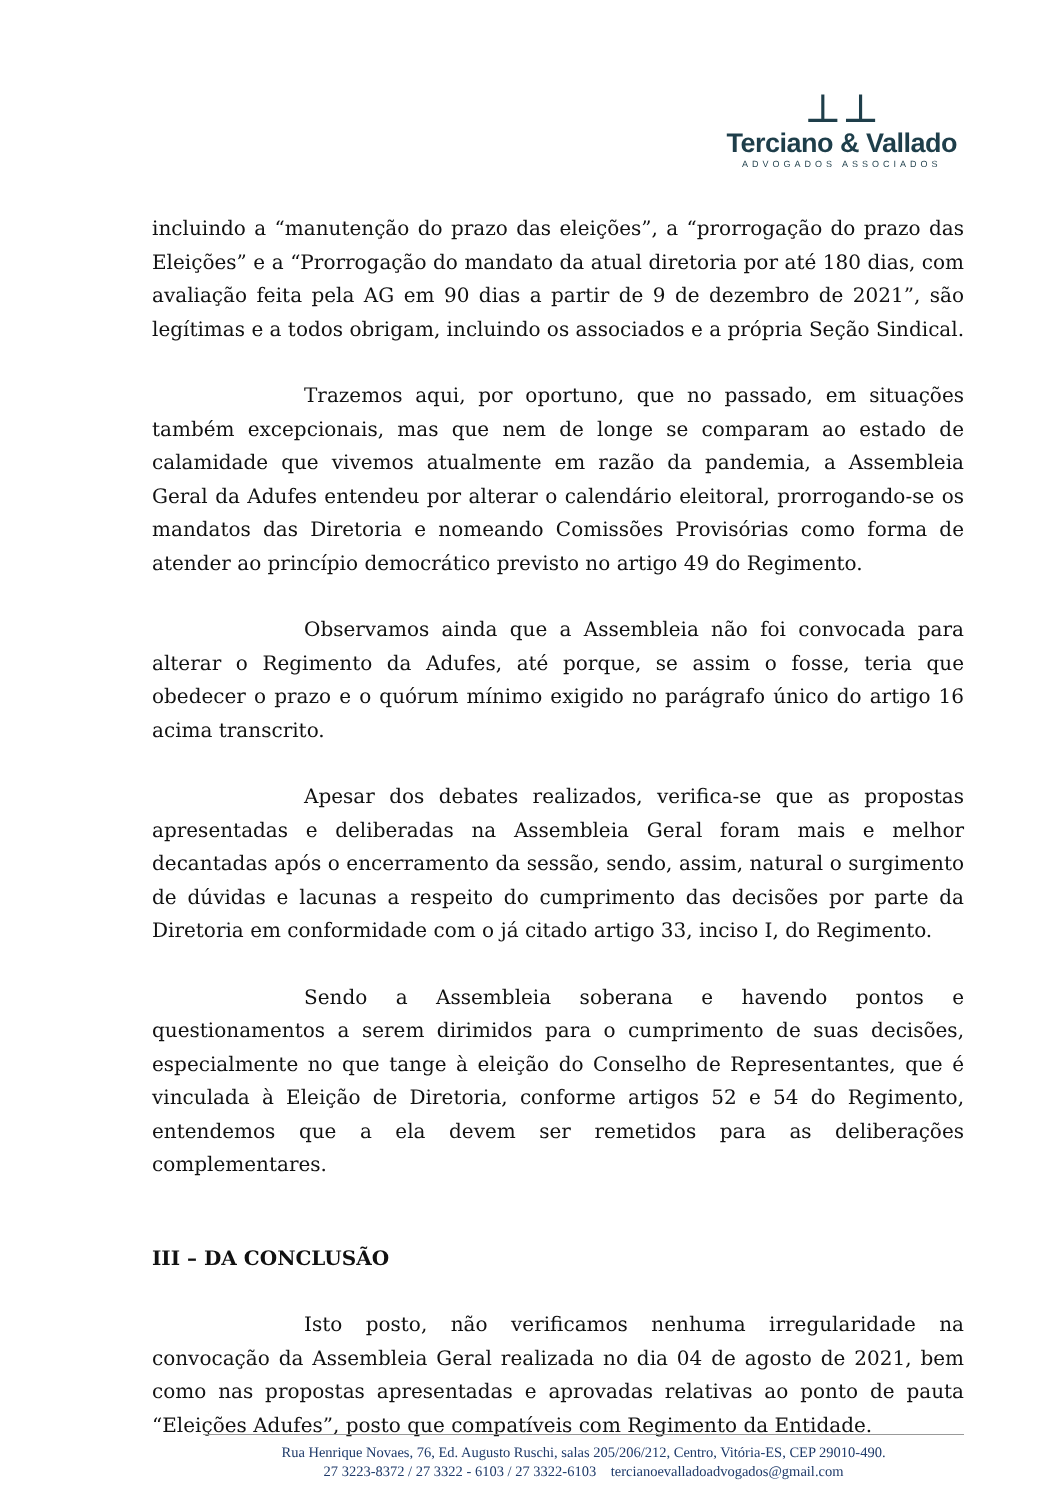⊥⊥
Terciano & Vallado
ADVOGADOS ASSOCIADOS
incluindo a “manutenção do prazo das eleições”, a “prorrogação do prazo das Eleições” e a “Prorrogação do mandato da atual diretoria por até 180 dias, com avaliação feita pela AG em 90 dias a partir de 9 de dezembro de 2021”, são legítimas e a todos obrigam, incluindo os associados e a própria Seção Sindical.
Trazemos aqui, por oportuno, que no passado, em situações também excepcionais, mas que nem de longe se comparam ao estado de calamidade que vivemos atualmente em razão da pandemia, a Assembleia Geral da Adufes entendeu por alterar o calendário eleitoral, prorrogando-se os mandatos das Diretoria e nomeando Comissões Provisórias como forma de atender ao princípio democrático previsto no artigo 49 do Regimento.
Observamos ainda que a Assembleia não foi convocada para alterar o Regimento da Adufes, até porque, se assim o fosse, teria que obedecer o prazo e o quórum mínimo exigido no parágrafo único do artigo 16 acima transcrito.
Apesar dos debates realizados, verifica-se que as propostas apresentadas e deliberadas na Assembleia Geral foram mais e melhor decantadas após o encerramento da sessão, sendo, assim, natural o surgimento de dúvidas e lacunas a respeito do cumprimento das decisões por parte da Diretoria em conformidade com o já citado artigo 33, inciso I, do Regimento.
Sendo a Assembleia soberana e havendo pontos e questionamentos a serem dirimidos para o cumprimento de suas decisões, especialmente no que tange à eleição do Conselho de Representantes, que é vinculada à Eleição de Diretoria, conforme artigos 52 e 54 do Regimento, entendemos que a ela devem ser remetidos para as deliberações complementares.
III – DA CONCLUSÃO
Isto posto, não verificamos nenhuma irregularidade na convocação da Assembleia Geral realizada no dia 04 de agosto de 2021, bem como nas propostas apresentadas e aprovadas relativas ao ponto de pauta “Eleições Adufes”, posto que compatíveis com Regimento da Entidade.
Rua Henrique Novaes, 76, Ed. Augusto Ruschi, salas 205/206/212, Centro, Vitória-ES, CEP 29010-490.
27 3223-8372 / 27 3322 - 6103 / 27 3322-6103 tercianoevalladoadvogados@gmail.com